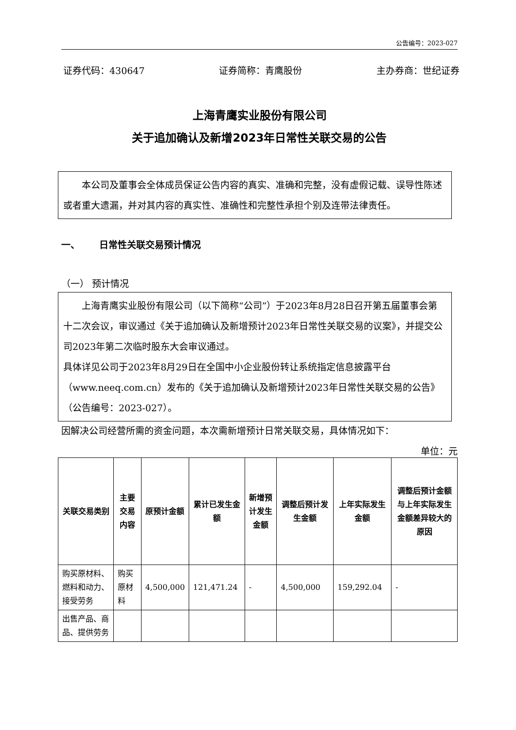公告编号：2023-027
证券代码：430647 证券简称：青鹰股份 主办券商：世纪证券
上海青鹰实业股份有限公司
关于追加确认及新增2023年日常性关联交易的公告
本公司及董事会全体成员保证公告内容的真实、准确和完整，没有虚假记载、误导性陈述或者重大遗漏，并对其内容的真实性、准确性和完整性承担个别及连带法律责任。
一、 日常性关联交易预计情况
（一） 预计情况
上海青鹰实业股份有限公司（以下简称“公司”）于2023年8月28日召开第五届董事会第十二次会议，审议通过《关于追加确认及新增预计2023年日常性关联交易的议案》，并提交公司2023年第二次临时股东大会审议通过。
具体详见公司于2023年8月29日在全国中小企业股份转让系统指定信息披露平台（www.neeq.com.cn）发布的《关于追加确认及新增预计2023年日常性关联交易的公告》（公告编号：2023-027）。
因解决公司经营所需的资金问题，本次需新增预计日常关联交易，具体情况如下：
单位：元
| 关联交易类别 | 主要交易内容 | 原预计金额 | 累计已发生金额 | 新增预计发生金额 | 调整后预计发生金额 | 上年实际发生金额 | 调整后预计金额与上年实际发生金额差异较大的原因 |
| --- | --- | --- | --- | --- | --- | --- | --- |
| 购买原材料、燃料和动力、接受劳务 | 购买原材料 | 4,500,000 | 121,471.24 | - | 4,500,000 | 159,292.04 | - |
| 出售产品、商品、提供劳务 | | | | | | | |